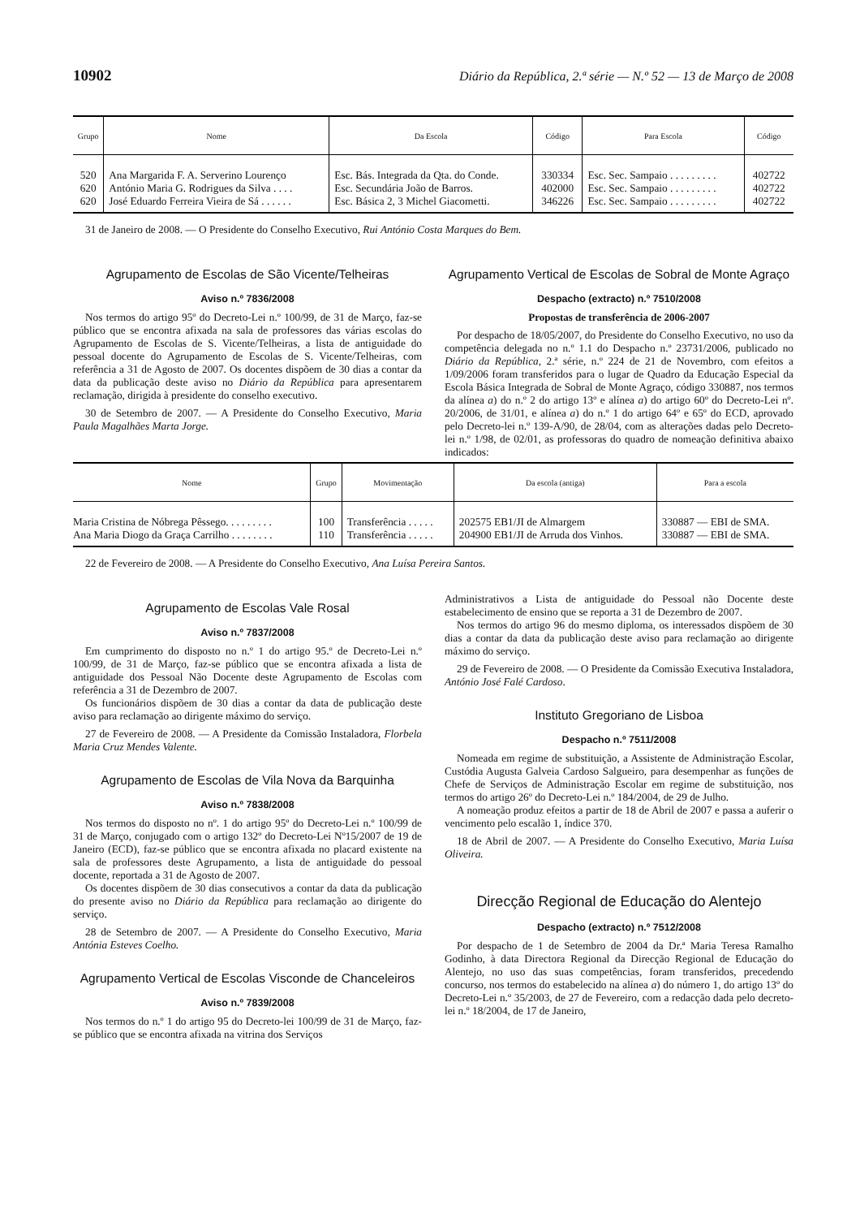10902 Diário da República, 2.ª série — N.º 52 — 13 de Março de 2008
| Grupo | Nome | Da Escola | Código | Para Escola | Código |
| --- | --- | --- | --- | --- | --- |
| 520 | Ana Margarida F. A. Serverino Lourenço | Esc. Bás. Integrada da Qta. do Conde. | 330334 | Esc. Sec. Sampaio . . . . . . . . . | 402722 |
| 620 | António Maria G. Rodrigues da Silva . . . . | Esc. Secundária João de Barros. | 402000 | Esc. Sec. Sampaio . . . . . . . . . | 402722 |
| 620 | José Eduardo Ferreira Vieira de Sá . . . . . . | Esc. Básica 2, 3 Michel Giacometti. | 346226 | Esc. Sec. Sampaio . . . . . . . . . | 402722 |
31 de Janeiro de 2008. — O Presidente do Conselho Executivo, Rui António Costa Marques do Bem.
Agrupamento de Escolas de São Vicente/Telheiras
Aviso n.º 7836/2008
Nos termos do artigo 95º do Decreto-Lei n.º 100/99, de 31 de Março, faz-se público que se encontra afixada na sala de professores das várias escolas do Agrupamento de Escolas de S. Vicente/Telheiras, a lista de antiguidade do pessoal docente do Agrupamento de Escolas de S. Vicente/Telheiras, com referência a 31 de Agosto de 2007. Os docentes dispõem de 30 dias a contar da data da publicação deste aviso no Diário da República para apresentarem reclamação, dirigida à presidente do conselho executivo.
30 de Setembro de 2007. — A Presidente do Conselho Executivo, Maria Paula Magalhães Marta Jorge.
Agrupamento Vertical de Escolas de Sobral de Monte Agraço
Despacho (extracto) n.º 7510/2008
Propostas de transferência de 2006-2007
Por despacho de 18/05/2007, do Presidente do Conselho Executivo, no uso da competência delegada no n.º 1.1 do Despacho n.º 23731/2006, publicado no Diário da República, 2.ª série, n.º 224 de 21 de Novembro, com efeitos a 1/09/2006 foram transferidos para o lugar de Quadro da Educação Especial da Escola Básica Integrada de Sobral de Monte Agraço, código 330887, nos termos da alínea a) do n.º 2 do artigo 13º e alínea a) do artigo 60º do Decreto-Lei nº. 20/2006, de 31/01, e alínea a) do n.º 1 do artigo 64º e 65º do ECD, aprovado pelo Decreto-lei n.º 139-A/90, de 28/04, com as alterações dadas pelo Decreto-lei n.º 1/98, de 02/01, as professoras do quadro de nomeação definitiva abaixo indicados:
| Nome | Grupo | Movimentação | Da escola (antiga) | Para a escola |
| --- | --- | --- | --- | --- |
| Maria Cristina de Nóbrega Pêssego. . . . . . . . . | 100 | Transferência . . . . . | 202575 EB1/JI de Almargem | 330887 — EBI de SMA. |
| Ana Maria Diogo da Graça Carrilho . . . . . . . . | 110 | Transferência . . . . . | 204900 EB1/JI de Arruda dos Vinhos. | 330887 — EBI de SMA. |
22 de Fevereiro de 2008. — A Presidente do Conselho Executivo, Ana Luísa Pereira Santos.
Agrupamento de Escolas Vale Rosal
Aviso n.º 7837/2008
Em cumprimento do disposto no n.º 1 do artigo 95.º de Decreto-Lei n.º 100/99, de 31 de Março, faz-se público que se encontra afixada a lista de antiguidade dos Pessoal Não Docente deste Agrupamento de Escolas com referência a 31 de Dezembro de 2007.
Os funcionários dispõem de 30 dias a contar da data de publicação deste aviso para reclamação ao dirigente máximo do serviço.
27 de Fevereiro de 2008. — A Presidente da Comissão Instaladora, Florbela Maria Cruz Mendes Valente.
Agrupamento de Escolas de Vila Nova da Barquinha
Aviso n.º 7838/2008
Nos termos do disposto no nº. 1 do artigo 95º do Decreto-Lei n.º 100/99 de 31 de Março, conjugado com o artigo 132º do Decreto-Lei Nº15/2007 de 19 de Janeiro (ECD), faz-se público que se encontra afixada no placard existente na sala de professores deste Agrupamento, a lista de antiguidade do pessoal docente, reportada a 31 de Agosto de 2007.
Os docentes dispõem de 30 dias consecutivos a contar da data da publicação do presente aviso no Diário da República para reclamação ao dirigente do serviço.
28 de Setembro de 2007. — A Presidente do Conselho Executivo, Maria Antónia Esteves Coelho.
Agrupamento Vertical de Escolas Visconde de Chanceleiros
Aviso n.º 7839/2008
Nos termos do n.º 1 do artigo 95 do Decreto-lei 100/99 de 31 de Março, faz-se público que se encontra afixada na vitrina dos Serviços
Administrativos a Lista de antiguidade do Pessoal não Docente deste estabelecimento de ensino que se reporta a 31 de Dezembro de 2007.
Nos termos do artigo 96 do mesmo diploma, os interessados dispõem de 30 dias a contar da data da publicação deste aviso para reclamação ao dirigente máximo do serviço.
29 de Fevereiro de 2008. — O Presidente da Comissão Executiva Instaladora, António José Falé Cardoso.
Instituto Gregoriano de Lisboa
Despacho n.º 7511/2008
Nomeada em regime de substituição, a Assistente de Administração Escolar, Custódia Augusta Galveia Cardoso Salgueiro, para desempenhar as funções de Chefe de Serviços de Administração Escolar em regime de substituição, nos termos do artigo 26º do Decreto-Lei n.º 184/2004, de 29 de Julho.
A nomeação produz efeitos a partir de 18 de Abril de 2007 e passa a auferir o vencimento pelo escalão 1, índice 370.
18 de Abril de 2007. — A Presidente do Conselho Executivo, Maria Luísa Oliveira.
Direcção Regional de Educação do Alentejo
Despacho (extracto) n.º 7512/2008
Por despacho de 1 de Setembro de 2004 da Dr.ª Maria Teresa Ramalho Godinho, à data Directora Regional da Direcção Regional de Educação do Alentejo, no uso das suas competências, foram transferidos, precedendo concurso, nos termos do estabelecido na alínea a) do número 1, do artigo 13º do Decreto-Lei n.º 35/2003, de 27 de Fevereiro, com a redacção dada pelo decreto-lei n.º 18/2004, de 17 de Janeiro,